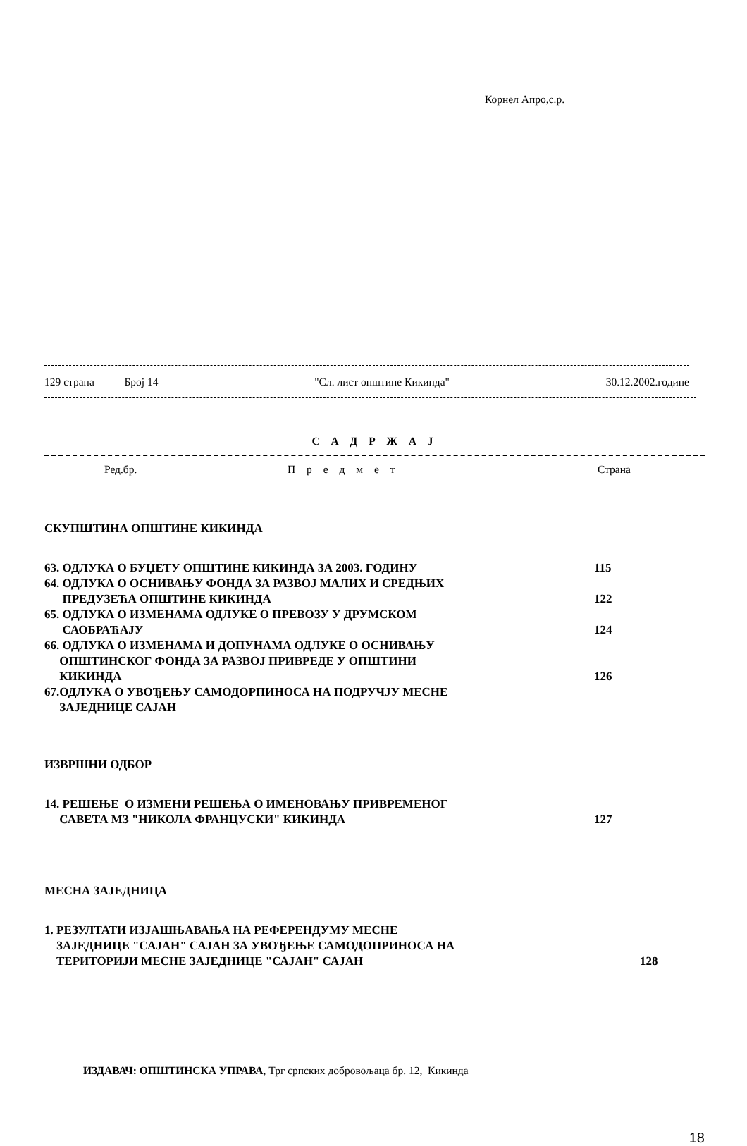Корнел Апро,с.р.
129 страна Број 14 "Сл. лист општине Кикинда" 30.12.2002.године
С А Д Р Ж А Ј
Ред.бр. П р е д м е т Страна
СКУПШТИНА ОПШТИНЕ КИКИНДА
63. ОДЛУКА О БУЏЕТУ ОПШТИНЕ КИКИНДА ЗА 2003. ГОДИНУ 115
64. ОДЛУКА О ОСНИВАЊУ ФОНДА ЗА РАЗВОЈ МАЛИХ И СРЕДЊИХ
ПРЕДУЗЕЋА ОПШТИНЕ КИКИНДА
122
65. ОДЛУКА О ИЗМЕНАМА ОДЛУКЕ О ПРЕВОЗУ У ДРУМСКОМ
САОБРАЋАЈУ
124
66. ОДЛУКА О ИЗМЕНАМА И ДОПУНАМА ОДЛУКЕ О ОСНИВАЊУ
ОПШТИНСКОГ ФОНДА ЗА РАЗВОЈ ПРИВРЕДЕ У ОПШТИНИ
КИКИНДА
126
67.ОДЛУКА О УВОЂЕЊУ САМОДОРПИНОСА НА ПОДРУЧЈУ МЕСНЕ
ЗАЈЕДНИЦЕ САЈАН
ИЗВРШНИ ОДБОР
14. РЕШЕЊЕ О ИЗМЕНИ РЕШЕЊА О ИМЕНОВАЊУ ПРИВРЕМЕНОГ
САВЕТА МЗ "НИКОЛА ФРАНЦУСКИ" КИКИНДА
127
МЕСНА ЗАЈЕДНИЦА
1. РЕЗУЛТАТИ ИЗЈАШЊАВАЊА НА РЕФЕРЕНДУМУ МЕСНЕ
ЗАЈЕДНИЦЕ "САЈАН" САЈАН ЗА УВОЂЕЊЕ САМОДОПРИНОСА НА
ТЕРИТОРИЈИ МЕСНЕ ЗАЈЕДНИЦЕ "САЈАН" САЈАН
128
ИЗДАВАЧ: ОПШТИНСКА УПРАВА, Трг српских добровољаца бр. 12, Кикинда
18